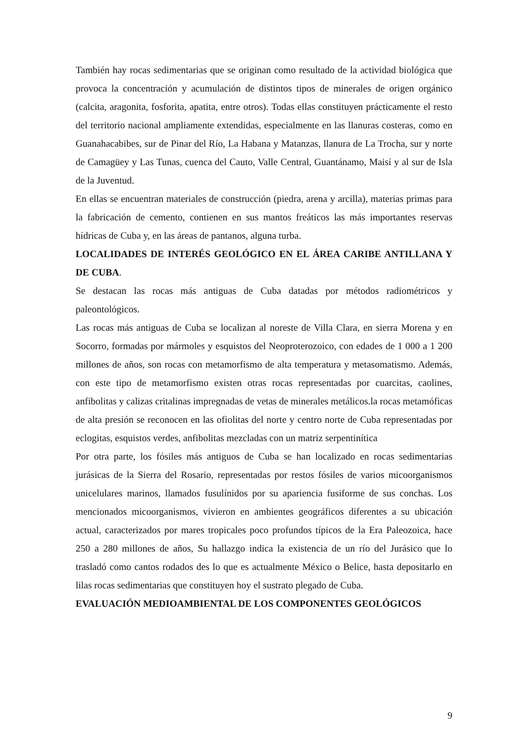También hay rocas sedimentarias que se originan como resultado de la actividad biológica que provoca la concentración y acumulación de distintos tipos de minerales de origen orgánico (calcita, aragonita, fosforita, apatita, entre otros). Todas ellas constituyen prácticamente el resto del territorio nacional ampliamente extendidas, especialmente en las llanuras costeras, como en Guanahacabibes, sur de Pinar del Río, La Habana y Matanzas, llanura de La Trocha, sur y norte de Camagüey y Las Tunas, cuenca del Cauto, Valle Central, Guantánamo, Maisí y al sur de Isla de la Juventud.
En ellas se encuentran materiales de construcción (piedra, arena y arcilla), materias primas para la fabricación de cemento, contienen en sus mantos freáticos las más importantes reservas hídricas de Cuba y, en las áreas de pantanos, alguna turba.
LOCALIDADES DE INTERÉS GEOLÓGICO EN EL ÁREA CARIBE ANTILLANA Y DE CUBA.
Se destacan las rocas más antiguas de Cuba datadas por métodos radiométricos y paleontológicos.
Las rocas más antiguas de Cuba se localizan al noreste de Villa Clara, en sierra Morena y en Socorro, formadas por mármoles y esquistos del Neoproterozoico, con edades de 1 000 a 1 200 millones de años, son rocas con metamorfismo de alta temperatura y metasomatismo. Además, con este tipo de metamorfismo existen otras rocas representadas por cuarcitas, caolines, anfibolitas y calizas critalinas impregnadas de vetas de minerales metálicos.la rocas metamóficas de alta presión se reconocen en las ofiolitas del norte y centro norte de Cuba representadas por eclogitas, esquistos verdes, anfibolitas mezcladas con un matriz serpentinítica
Por otra parte, los fósiles más antiguos de Cuba se han localizado en rocas sedimentarias jurásicas de la Sierra del Rosario, representadas por restos fósiles de varios micoorganismos unicelulares marinos, llamados fusulínidos por su apariencia fusiforme de sus conchas. Los mencionados micoorganismos, vivieron en ambientes geográficos diferentes a su ubicación actual, caracterizados por mares tropicales poco profundos típicos de la Era Paleozoica, hace 250 a 280 millones de años, Su hallazgo indica la existencia de un río del Jurásico que lo trasladó como cantos rodados des lo que es actualmente México o Belice, hasta depositarlo en lilas rocas sedimentarias que constituyen hoy el sustrato plegado de Cuba.
EVALUACIÓN MEDIOAMBIENTAL DE LOS COMPONENTES GEOLÓGICOS
9